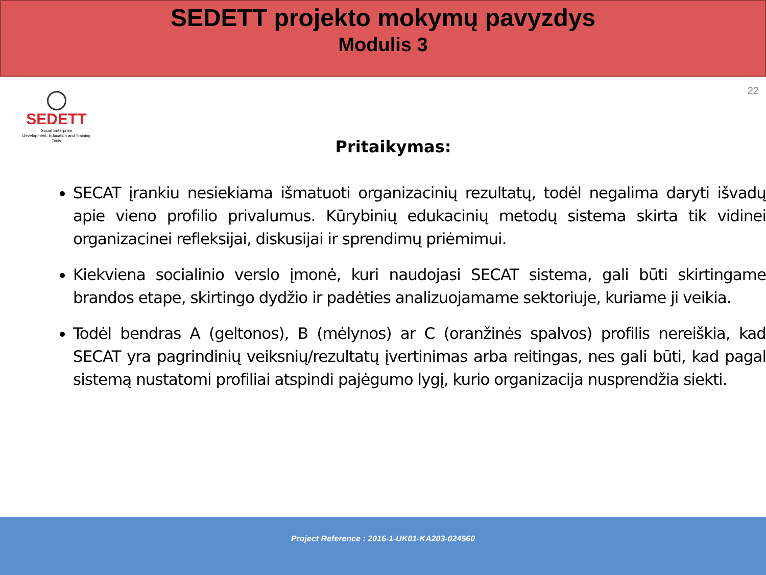SEDETT projekto mokymų pavyzdys
Modulis 3
22
SEDETT
Social Enterprise
Development, Education and Training Tools
Pritaikymas:
SECAT įrankiu nesiekiama išmatuoti organizacinių rezultatų, todėl negalima daryti išvadų apie vieno profilio privalumus. Kūrybinių edukacinių metodų sistema skirta tik vidinei organizacinei refleksijai, diskusijai ir sprendimų priėmimui.
Kiekviena socialinio verslo įmonė, kuri naudojasi SECAT sistema, gali būti skirtingame brandos etape, skirtingo dydžio ir padėties analizuojamame sektoriuje, kuriame ji veikia.
Todėl bendras A (geltonos), B (mėlynos) ar C (oranžinės spalvos) profilis nereiškia, kad SECAT yra pagrindinių veiksnių/rezultatų įvertinimas arba reitingas, nes gali būti, kad pagal sistemą nustatomi profiliai atspindi pajėgumo lygį, kurio organizacija nusprendžia siekti.
Project Reference : 2016-1-UK01-KA203-024560